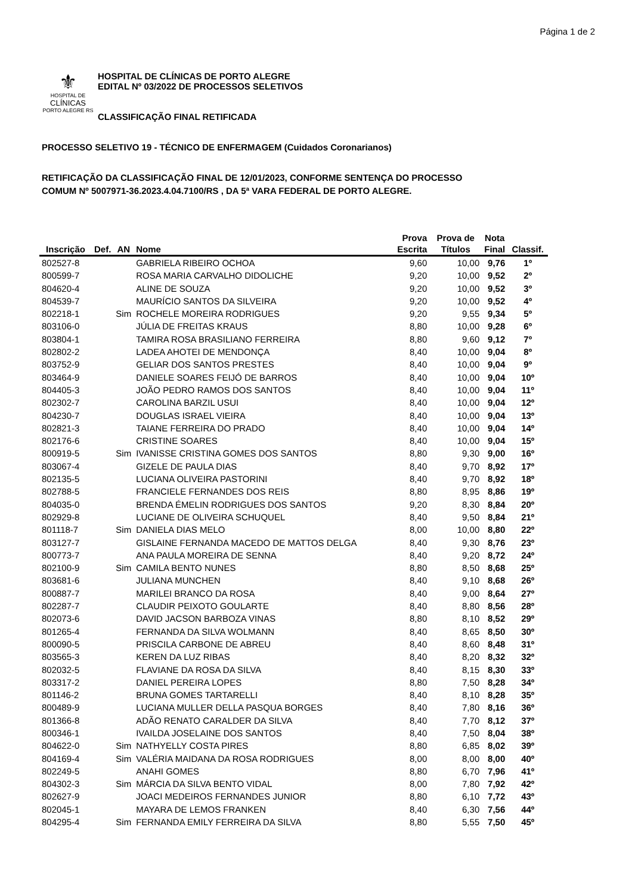Página 1 de 2
⚜
HOSPITAL DE
CLÍNICAS
PORTO ALEGRE RS
HOSPITAL DE CLÍNICAS DE PORTO ALEGRE
EDITAL Nº 03/2022 DE PROCESSOS SELETIVOS
CLASSIFICAÇÃO FINAL RETIFICADA
PROCESSO SELETIVO 19 - TÉCNICO DE ENFERMAGEM (Cuidados Coronarianos)
RETIFICAÇÃO DA CLASSIFICAÇÃO FINAL DE 12/01/2023, CONFORME SENTENÇA DO PROCESSO
COMUM Nº 5007971-36.2023.4.04.7100/RS , DA 5ª VARA FEDERAL DE PORTO ALEGRE.
| Inscrição | Def. | AN | Nome | Prova Escrita | Prova de Títulos | Nota Final | Classif. |
| --- | --- | --- | --- | --- | --- | --- | --- |
| 802527-8 | | | GABRIELA RIBEIRO OCHOA | 9,60 | 10,00 | 9,76 | 1º |
| 800599-7 | | | ROSA MARIA CARVALHO DIDOLICHE | 9,20 | 10,00 | 9,52 | 2º |
| 804620-4 | | | ALINE DE SOUZA | 9,20 | 10,00 | 9,52 | 3º |
| 804539-7 | | | MAURÍCIO SANTOS DA SILVEIRA | 9,20 | 10,00 | 9,52 | 4º |
| 802218-1 | | Sim | ROCHELE MOREIRA RODRIGUES | 9,20 | 9,55 | 9,34 | 5º |
| 803106-0 | | | JÚLIA DE FREITAS KRAUS | 8,80 | 10,00 | 9,28 | 6º |
| 803804-1 | | | TAMIRA ROSA BRASILIANO FERREIRA | 8,80 | 9,60 | 9,12 | 7º |
| 802802-2 | | | LADEA AHOTEI DE MENDONÇA | 8,40 | 10,00 | 9,04 | 8º |
| 803752-9 | | | GELIAR DOS SANTOS PRESTES | 8,40 | 10,00 | 9,04 | 9º |
| 803464-9 | | | DANIELE SOARES FEIJÓ DE BARROS | 8,40 | 10,00 | 9,04 | 10º |
| 804405-3 | | | JOÃO PEDRO RAMOS DOS SANTOS | 8,40 | 10,00 | 9,04 | 11º |
| 802302-7 | | | CAROLINA BARZIL USUI | 8,40 | 10,00 | 9,04 | 12º |
| 804230-7 | | | DOUGLAS ISRAEL VIEIRA | 8,40 | 10,00 | 9,04 | 13º |
| 802821-3 | | | TAIANE FERREIRA DO PRADO | 8,40 | 10,00 | 9,04 | 14º |
| 802176-6 | | | CRISTINE SOARES | 8,40 | 10,00 | 9,04 | 15º |
| 800919-5 | | Sim | IVANISSE CRISTINA GOMES DOS SANTOS | 8,80 | 9,30 | 9,00 | 16º |
| 803067-4 | | | GIZELE DE PAULA DIAS | 8,40 | 9,70 | 8,92 | 17º |
| 802135-5 | | | LUCIANA OLIVEIRA PASTORINI | 8,40 | 9,70 | 8,92 | 18º |
| 802788-5 | | | FRANCIELE FERNANDES DOS REIS | 8,80 | 8,95 | 8,86 | 19º |
| 804035-0 | | | BRENDA ÉMELIN RODRIGUES DOS SANTOS | 9,20 | 8,30 | 8,84 | 20º |
| 802929-8 | | | LUCIANE DE OLIVEIRA SCHUQUEL | 8,40 | 9,50 | 8,84 | 21º |
| 801118-7 | | Sim | DANIELA DIAS MELO | 8,00 | 10,00 | 8,80 | 22º |
| 803127-7 | | | GISLAINE FERNANDA MACEDO DE MATTOS DELGA | 8,40 | 9,30 | 8,76 | 23º |
| 800773-7 | | | ANA PAULA MOREIRA DE SENNA | 8,40 | 9,20 | 8,72 | 24º |
| 802100-9 | | Sim | CAMILA BENTO NUNES | 8,80 | 8,50 | 8,68 | 25º |
| 803681-6 | | | JULIANA MUNCHEN | 8,40 | 9,10 | 8,68 | 26º |
| 800887-7 | | | MARILEI BRANCO DA ROSA | 8,40 | 9,00 | 8,64 | 27º |
| 802287-7 | | | CLAUDIR PEIXOTO GOULARTE | 8,40 | 8,80 | 8,56 | 28º |
| 802073-6 | | | DAVID JACSON BARBOZA VINAS | 8,80 | 8,10 | 8,52 | 29º |
| 801265-4 | | | FERNANDA DA SILVA WOLMANN | 8,40 | 8,65 | 8,50 | 30º |
| 800090-5 | | | PRISCILA CARBONE DE ABREU | 8,40 | 8,60 | 8,48 | 31º |
| 803565-3 | | | KEREN DA LUZ RIBAS | 8,40 | 8,20 | 8,32 | 32º |
| 802032-5 | | | FLAVIANE DA ROSA DA SILVA | 8,40 | 8,15 | 8,30 | 33º |
| 803317-2 | | | DANIEL PEREIRA LOPES | 8,80 | 7,50 | 8,28 | 34º |
| 801146-2 | | | BRUNA GOMES TARTARELLI | 8,40 | 8,10 | 8,28 | 35º |
| 800489-9 | | | LUCIANA MULLER DELLA PASQUA BORGES | 8,40 | 7,80 | 8,16 | 36º |
| 801366-8 | | | ADÃO RENATO CARALDER DA SILVA | 8,40 | 7,70 | 8,12 | 37º |
| 800346-1 | | | IVAILDA JOSELAINE DOS SANTOS | 8,40 | 7,50 | 8,04 | 38º |
| 804622-0 | | Sim | NATHYELLY COSTA PIRES | 8,80 | 6,85 | 8,02 | 39º |
| 804169-4 | | Sim | VALÉRIA MAIDANA DA ROSA RODRIGUES | 8,00 | 8,00 | 8,00 | 40º |
| 802249-5 | | | ANAHI GOMES | 8,80 | 6,70 | 7,96 | 41º |
| 804302-3 | | Sim | MÁRCIA DA SILVA BENTO VIDAL | 8,00 | 7,80 | 7,92 | 42º |
| 802627-9 | | | JOACI MEDEIROS FERNANDES JUNIOR | 8,80 | 6,10 | 7,72 | 43º |
| 802045-1 | | | MAYARA DE LEMOS FRANKEN | 8,40 | 6,30 | 7,56 | 44º |
| 804295-4 | | Sim | FERNANDA EMILY FERREIRA DA SILVA | 8,80 | 5,55 | 7,50 | 45º |